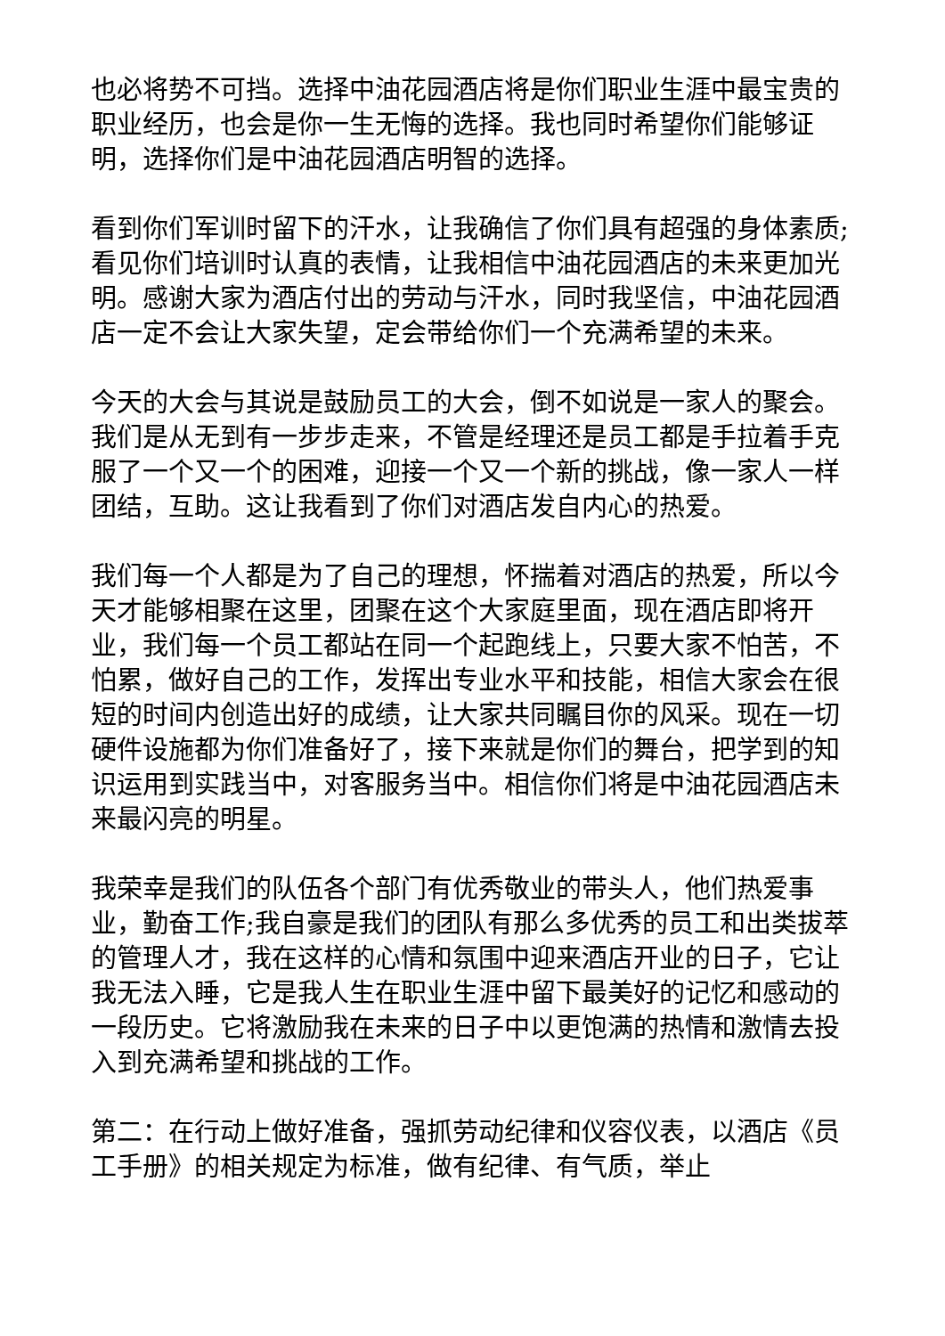也必将势不可挡。选择中油花园酒店将是你们职业生涯中最宝贵的职业经历，也会是你一生无悔的选择。我也同时希望你们能够证明，选择你们是中油花园酒店明智的选择。
看到你们军训时留下的汗水，让我确信了你们具有超强的身体素质;看见你们培训时认真的表情，让我相信中油花园酒店的未来更加光明。感谢大家为酒店付出的劳动与汗水，同时我坚信，中油花园酒店一定不会让大家失望，定会带给你们一个充满希望的未来。
今天的大会与其说是鼓励员工的大会，倒不如说是一家人的聚会。我们是从无到有一步步走来，不管是经理还是员工都是手拉着手克服了一个又一个的困难，迎接一个又一个新的挑战，像一家人一样团结，互助。这让我看到了你们对酒店发自内心的热爱。
我们每一个人都是为了自己的理想，怀揣着对酒店的热爱，所以今天才能够相聚在这里，团聚在这个大家庭里面，现在酒店即将开业，我们每一个员工都站在同一个起跑线上，只要大家不怕苦，不怕累，做好自己的工作，发挥出专业水平和技能，相信大家会在很短的时间内创造出好的成绩，让大家共同瞩目你的风采。现在一切硬件设施都为你们准备好了，接下来就是你们的舞台，把学到的知识运用到实践当中，对客服务当中。相信你们将是中油花园酒店未来最闪亮的明星。
我荣幸是我们的队伍各个部门有优秀敬业的带头人，他们热爱事业，勤奋工作;我自豪是我们的团队有那么多优秀的员工和出类拔萃的管理人才，我在这样的心情和氛围中迎来酒店开业的日子，它让我无法入睡，它是我人生在职业生涯中留下最美好的记忆和感动的一段历史。它将激励我在未来的日子中以更饱满的热情和激情去投入到充满希望和挑战的工作。
第二：在行动上做好准备，强抓劳动纪律和仪容仪表，以酒店《员工手册》的相关规定为标准，做有纪律、有气质，举止